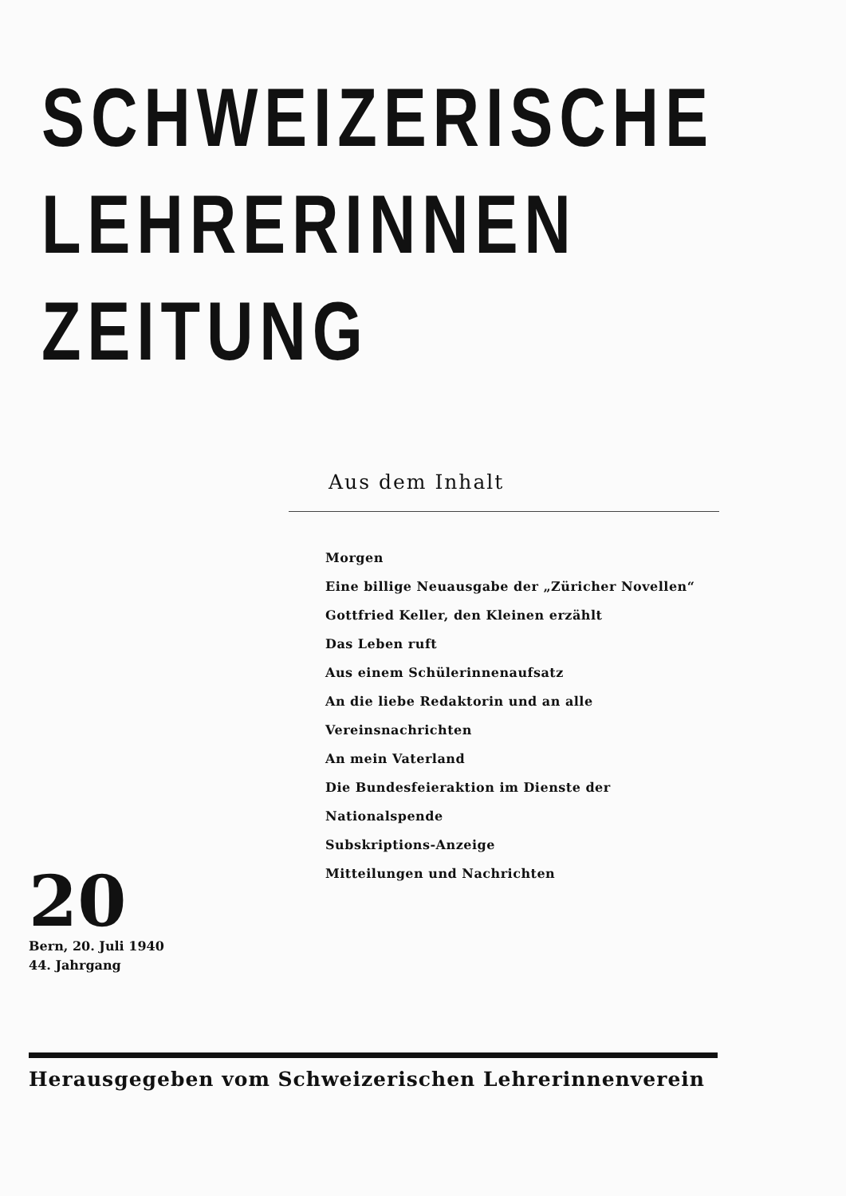SCHWEIZERISCHE
LEHRERINNEN
ZEITUNG
Aus dem Inhalt
Morgen
Eine billige Neuausgabe der „Züricher Novellen“
Gottfried Keller, den Kleinen erzählt
Das Leben ruft
Aus einem Schülerinnenaufsatz
An die liebe Redaktorin und an alle
Vereinsnachrichten
An mein Vaterland
Die Bundesfeieraktion im Dienste der Nationalspende
Subskriptions-Anzeige
Mitteilungen und Nachrichten
20
Bern, 20. Juli 1940
44. Jahrgang
Herausgegeben vom Schweizerischen Lehrerinnenverein